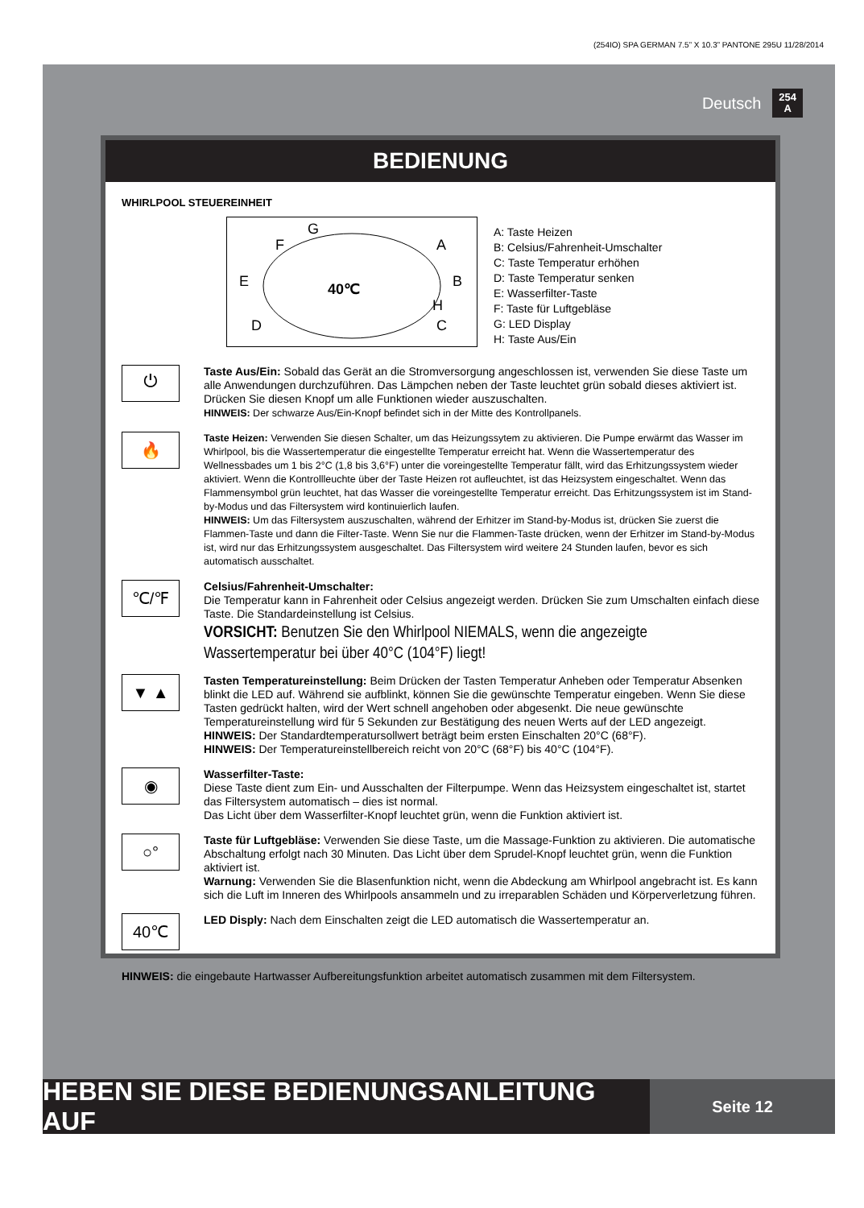(254IO) SPA GERMAN 7.5” X 10.3” PANTONE 295U 11/28/2014
Deutsch 254
A
BEDIENUNG
WHIRLPOOL STEUEREINHEIT
40℃
F
G
A
E
B
H
D
C
A: Taste Heizen
B: Celsius/Fahrenheit-Umschalter
C: Taste Temperatur erhöhen
D: Taste Temperatur senken
E: Wasserfilter-Taste
F: Taste für Luftgebläse
G: LED Display
H: Taste Aus/Ein
⏻
Taste Aus/Ein: Sobald das Gerät an die Stromversorgung angeschlossen ist, verwenden Sie diese Taste um alle Anwendungen durchzuführen. Das Lämpchen neben der Taste leuchtet grün sobald dieses aktiviert ist. Drücken Sie diesen Knopf um alle Funktionen wieder auszuschalten.
HINWEIS: Der schwarze Aus/Ein-Knopf befindet sich in der Mitte des Kontrollpanels.
🔥
Taste Heizen: Verwenden Sie diesen Schalter, um das Heizungssytem zu aktivieren. Die Pumpe erwärmt das Wasser im Whirlpool, bis die Wassertemperatur die eingestellte Temperatur erreicht hat. Wenn die Wassertemperatur des Wellnessbades um 1 bis 2°C (1,8 bis 3,6°F) unter die voreingestellte Temperatur fällt, wird das Erhitzungssystem wieder aktiviert. Wenn die Kontrollleuchte über der Taste Heizen rot aufleuchtet, ist das Heizsystem eingeschaltet. Wenn das Flammensymbol grün leuchtet, hat das Wasser die voreingestellte Temperatur erreicht. Das Erhitzungssystem ist im Stand-by-Modus und das Filtersystem wird kontinuierlich laufen.
HINWEIS: Um das Filtersystem auszuschalten, während der Erhitzer im Stand-by-Modus ist, drücken Sie zuerst die Flammen-Taste und dann die Filter-Taste. Wenn Sie nur die Flammen-Taste drücken, wenn der Erhitzer im Stand-by-Modus ist, wird nur das Erhitzungssystem ausgeschaltet. Das Filtersystem wird weitere 24 Stunden laufen, bevor es sich automatisch ausschaltet.
℃/℉
Celsius/Fahrenheit-Umschalter:
Die Temperatur kann in Fahrenheit oder Celsius angezeigt werden. Drücken Sie zum Umschalten einfach diese Taste. Die Standardeinstellung ist Celsius.
VORSICHT: Benutzen Sie den Whirlpool NIEMALS, wenn die angezeigte Wassertemperatur bei über 40°C (104°F) liegt!
▼ ▲
Tasten Temperatureinstellung: Beim Drücken der Tasten Temperatur Anheben oder Temperatur Absenken blinkt die LED auf. Während sie aufblinkt, können Sie die gewünschte Temperatur eingeben. Wenn Sie diese Tasten gedrückt halten, wird der Wert schnell angehoben oder abgesenkt. Die neue gewünschte Temperatureinstellung wird für 5 Sekunden zur Bestätigung des neuen Werts auf der LED angezeigt.
HINWEIS: Der Standardtemperatursollwert beträgt beim ersten Einschalten 20°C (68°F).
HINWEIS: Der Temperatureinstellbereich reicht von 20°C (68°F) bis 40°C (104°F).
◉
Wasserfilter-Taste:
Diese Taste dient zum Ein- und Ausschalten der Filterpumpe. Wenn das Heizsystem eingeschaltet ist, startet das Filtersystem automatisch – dies ist normal.
Das Licht über dem Wasserfilter-Knopf leuchtet grün, wenn die Funktion aktiviert ist.
○°
Taste für Luftgebläse: Verwenden Sie diese Taste, um die Massage-Funktion zu aktivieren. Die automatische Abschaltung erfolgt nach 30 Minuten. Das Licht über dem Sprudel-Knopf leuchtet grün, wenn die Funktion aktiviert ist.
Warnung: Verwenden Sie die Blasenfunktion nicht, wenn die Abdeckung am Whirlpool angebracht ist. Es kann sich die Luft im Inneren des Whirlpools ansammeln und zu irreparablen Schäden und Körperverletzung führen.
40℃
LED Disply: Nach dem Einschalten zeigt die LED automatisch die Wassertemperatur an.
HINWEIS: die eingebaute Hartwasser Aufbereitungsfunktion arbeitet automatisch zusammen mit dem Filtersystem.
HEBEN SIE DIESE BEDIENUNGSANLEITUNG AUF
Seite 12